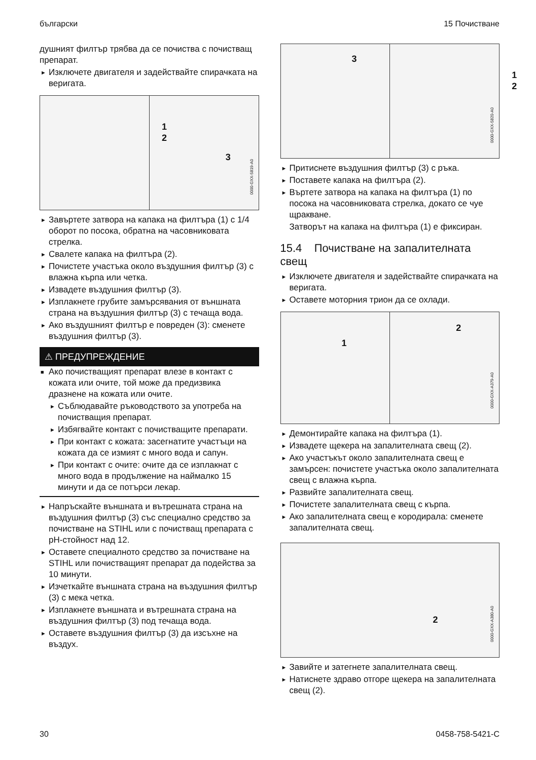български 15 Почистване
душният филтър трябва да се почиства с почистващ препарат.
► Изключете двигателя и задействайте спирачката на веригата.
1
2
3
0000-GXX-5819-A0
► Завъртете затвора на капака на филтъра (1) с 1/4 оборот по посока, обратна на часовниковата стрелка.
► Свалете капака на филтъра (2).
► Почистете участъка около въздушния филтър (3) с влажна кърпа или четка.
► Извадете въздушния филтър (3).
► Изплакнете грубите замърсявания от външната страна на въздушния филтър (3) с течаща вода.
► Ако въздушният филтър е повреден (3): сменете въздушния филтър (3).
⚠ ПРЕДУПРЕЖДЕНИЕ
■ Ако почистващият препарат влезе в контакт с кожата или очите, той може да предизвика дразнене на кожата или очите.
► Съблюдавайте ръководството за употреба на почистващия препарат.
► Избягвайте контакт с почистващите препарати.
► При контакт с кожата: засегнатите участъци на кожата да се измият с много вода и сапун.
► При контакт с очите: очите да се изплакнат с много вода в продължение на наймалко 15 минути и да се потърси лекар.
► Напръскайте външната и вътрешната страна на въздушния филтър (3) със специално средство за почистване на STIHL или с почистващ препарата с pH-стойност над 12.
► Оставете специалното средство за почистване на STIHL или почистващият препарат да подейства за 10 минути.
► Изчеткайте външната страна на въздушния филтър (3) с мека четка.
► Изплакнете външната и вътрешната страна на въздушния филтър (3) под течаща вода.
► Оставете въздушния филтър (3) да изсъхне на въздух.
3
1
2
0000-GXX-5820-A0
► Притиснете въздушния филтър (3) с ръка.
► Поставете капака на филтъра (2).
► Въртете затвора на капака на филтъра (1) по посока на часовниковата стрелка, докато се чуе щракване.
Затворът на капака на филтъра (1) е фиксиран.
15.4 Почистване на запалителната свещ
► Изключете двигателя и задействайте спирачката на веригата.
► Оставете моторния трион да се охлади.
1
2
0000-GXX-A379-A0
► Демонтирайте капака на филтъра (1).
► Извадете щекера на запалителната свещ (2).
► Ако участъкът около запалителната свещ е замърсен: почистете участъка около запалителната свещ с влажна кърпа.
► Развийте запалителната свещ.
► Почистете запалителната свещ с кърпа.
► Ако запалителната свещ е кородирала: сменете запалителната свещ.
2
0000-GXX-A380-A0
► Завийте и затегнете запалителната свещ.
► Натиснете здраво отгоре щекера на запалителната свещ (2).
30 0458-758-5421-C